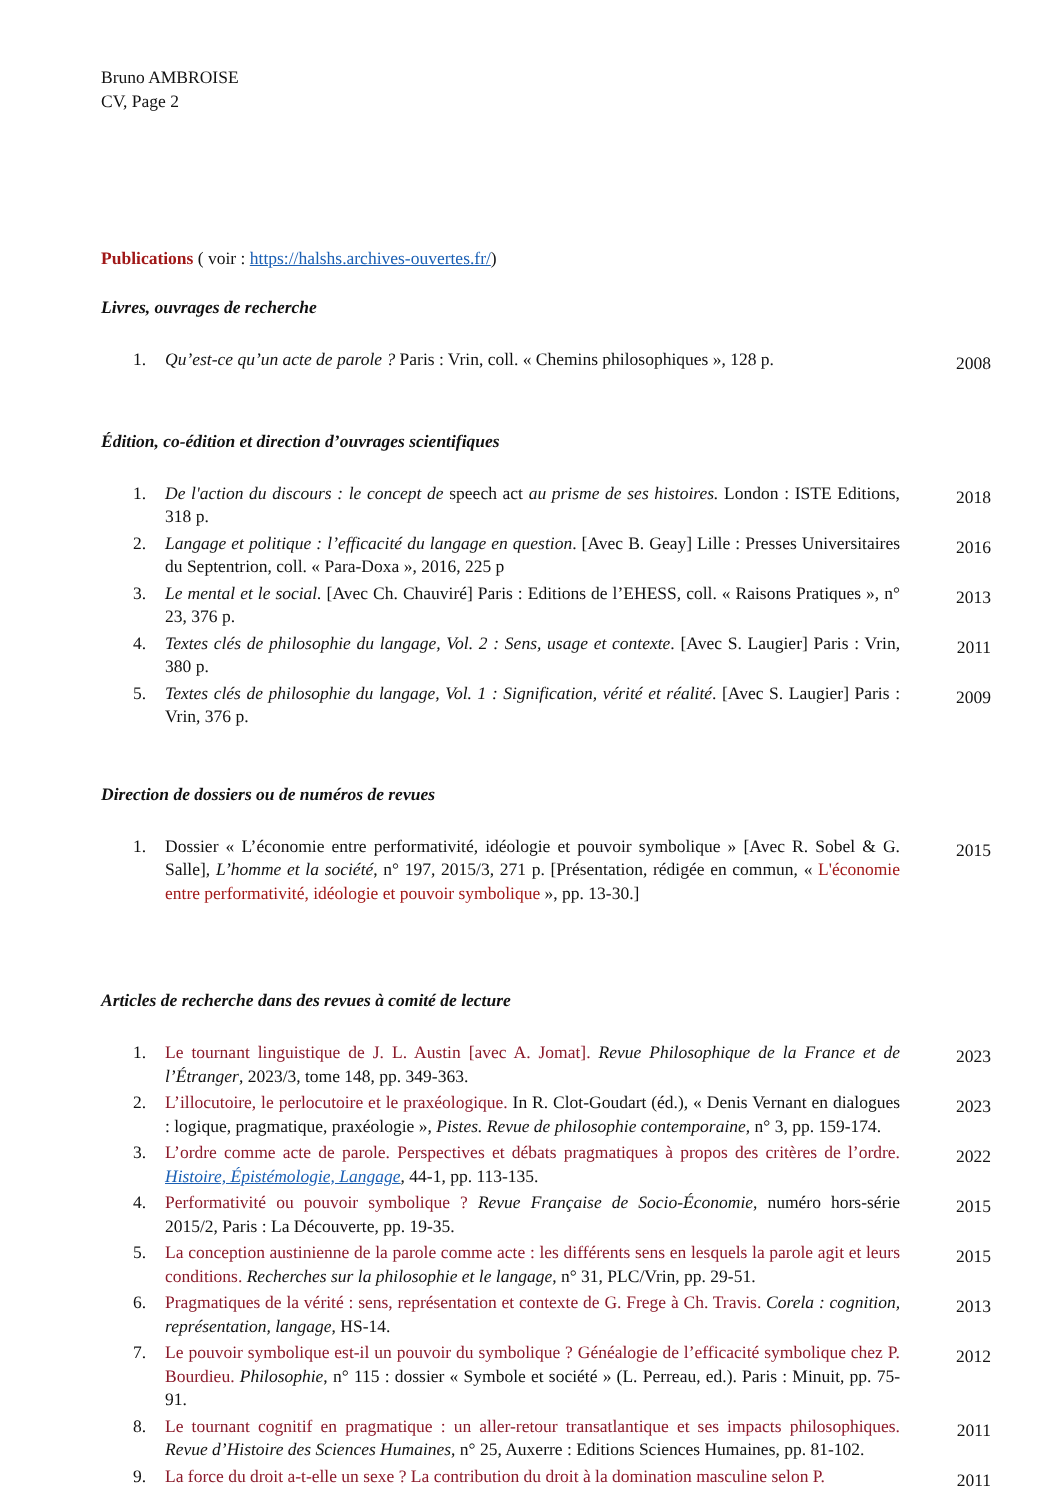Bruno AMBROISE
CV, Page 2
Publications ( voir : https://halshs.archives-ouvertes.fr/)
Livres, ouvrages de recherche
1. Qu’est-ce qu’un acte de parole ? Paris : Vrin, coll. « Chemins philosophiques », 128 p. 2008
Édition, co-édition et direction d’ouvrages scientifiques
1. De l'action du discours : le concept de speech act au prisme de ses histoires. London : ISTE Editions, 318 p. 2018
2. Langage et politique : l’efficacité du langage en question. [Avec B. Geay] Lille : Presses Universitaires du Septentrion, coll. « Para-Doxa », 2016, 225 p 2016
3. Le mental et le social. [Avec Ch. Chauviré] Paris : Editions de l’EHESS, coll. « Raisons Pratiques », n° 23, 376 p. 2013
4. Textes clés de philosophie du langage, Vol. 2 : Sens, usage et contexte. [Avec S. Laugier] Paris : Vrin, 380 p. 2011
5. Textes clés de philosophie du langage, Vol. 1 : Signification, vérité et réalité. [Avec S. Laugier] Paris : Vrin, 376 p. 2009
Direction de dossiers ou de numéros de revues
1. Dossier « L’économie entre performativité, idéologie et pouvoir symbolique » [Avec R. Sobel & G. Salle], L’homme et la société, n° 197, 2015/3, 271 p. [Présentation, rédigée en commun, « L'économie entre performativité, idéologie et pouvoir symbolique », pp. 13-30.] 2015
Articles de recherche dans des revues à comité de lecture
1. Le tournant linguistique de J. L. Austin [avec A. Jomat]. Revue Philosophique de la France et de l’Étranger, 2023/3, tome 148, pp. 349-363. 2023
2. L’illocutoire, le perlocutoire et le praxéologique. In R. Clot-Goudart (éd.), « Denis Vernant en dialogues : logique, pragmatique, praxéologie », Pistes. Revue de philosophie contemporaine, n° 3, pp. 159-174. 2023
3. L’ordre comme acte de parole. Perspectives et débats pragmatiques à propos des critères de l’ordre. Histoire, Épistémologie, Langage, 44-1, pp. 113-135. 2022
4. Performativité ou pouvoir symbolique ? Revue Française de Socio-Économie, numéro hors-série 2015/2, Paris : La Découverte, pp. 19-35. 2015
5. La conception austinienne de la parole comme acte : les différents sens en lesquels la parole agit et leurs conditions. Recherches sur la philosophie et le langage, n° 31, PLC/Vrin, pp. 29-51. 2015
6. Pragmatiques de la vérité : sens, représentation et contexte de G. Frege à Ch. Travis. Corela : cognition, représentation, langage, HS-14. 2013
7. Le pouvoir symbolique est-il un pouvoir du symbolique ? Généalogie de l’efficacité symbolique chez P. Bourdieu. Philosophie, n° 115 : dossier « Symbole et société » (L. Perreau, ed.). Paris : Minuit, pp. 75-91. 2012
8. Le tournant cognitif en pragmatique : un aller-retour transatlantique et ses impacts philosophiques. Revue d’Histoire des Sciences Humaines, n° 25, Auxerre : Editions Sciences Humaines, pp. 81-102. 2011
9. La force du droit a-t-elle un sexe ? La contribution du droit à la domination masculine selon P. 2011